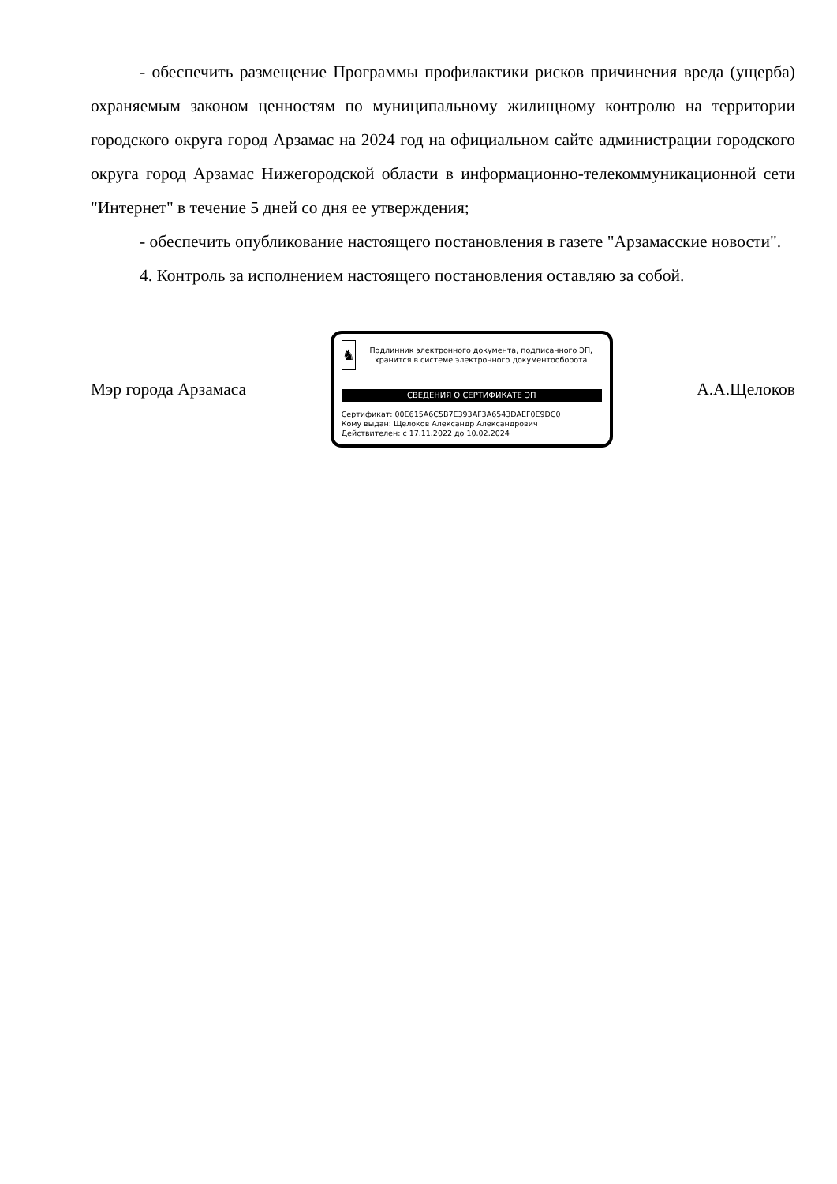- обеспечить размещение Программы профилактики рисков причинения вреда (ущерба) охраняемым законом ценностям по муниципальному жилищному контролю на территории городского округа город Арзамас на 2024 год на официальном сайте администрации городского округа город Арзамас Нижегородской области в информационно-телекоммуникационной сети "Интернет" в течение 5 дней со дня ее утверждения;
- обеспечить опубликование настоящего постановления в газете "Арзамасские новости".
4. Контроль за исполнением настоящего постановления оставляю за собой.
Мэр города Арзамаса
♞
Подлинник электронного документа, подписанного ЭП, хранится в системе электронного документооборота
СВЕДЕНИЯ О СЕРТИФИКАТЕ ЭП
Сертификат: 00E615A6C5B7E393AF3A6543DAEF0E9DC0
Кому выдан: Щелоков Александр Александрович
Действителен: с 17.11.2022 до 10.02.2024
А.А.Щелоков